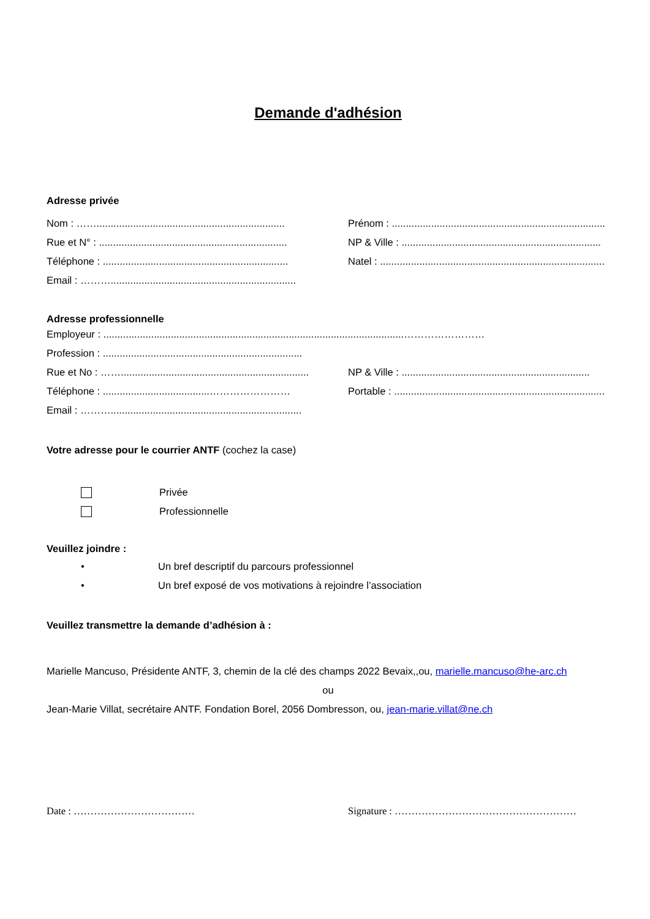Demande d'adhésion
Adresse privée
Nom : ……...................................................................
Prénom : ............................................................................
Rue et N° : ...................................................................
NP & Ville : .......................................................................
Téléphone : ..................................................................
Natel : ................................................................................
Email : ………..................................................................
Adresse professionnelle
Employeur : ...........................................................................................................……………………
Profession : .......................................................................
Rue et No : ……...................................................................
NP & Ville : ...................................................................
Téléphone : ......................................……………………
Portable : ...........................................................................
Email : ………....................................................................
Votre adresse pour le courrier ANTF (cochez la case)
Privée
Professionnelle
Veuillez joindre :
• Un bref descriptif du parcours professionnel
• Un bref exposé de vos motivations à rejoindre l’association
Veuillez transmettre la demande d’adhésion à :
Marielle Mancuso, Présidente ANTF, 3, chemin de la clé des champs 2022 Bevaix,,ou, marielle.mancuso@he-arc.ch
ou
Jean-Marie Villat, secrétaire ANTF. Fondation Borel, 2056 Dombresson, ou, jean-marie.villat@ne.ch
Date : ……………………………… Signature : ………………………………………………